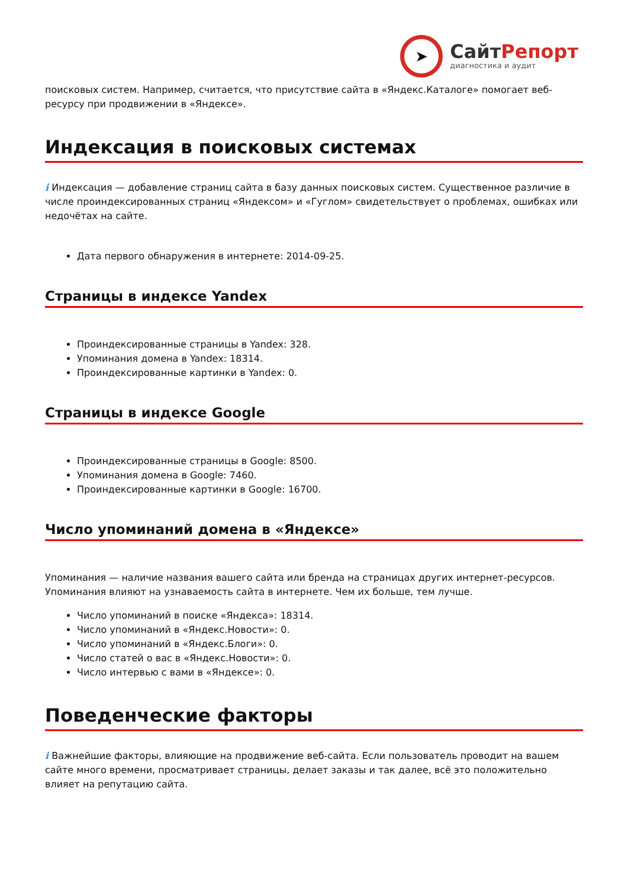➤
СайтРепорт
диагностика и аудит
поисковых систем. Например, считается, что присутствие сайта в «Яндекс.Каталоге» помогает веб-ресурсу при продвижении в «Яндексе».
Индексация в поисковых системах
i Индексация — добавление страниц сайта в базу данных поисковых систем. Существенное различие в числе проиндексированных страниц «Яндексом» и «Гуглом» свидетельствует о проблемах, ошибках или недочётах на сайте.
Дата первого обнаружения в интернете: 2014-09-25.
Страницы в индексе Yandex
Проиндексированные страницы в Yandex: 328.
Упоминания домена в Yandex: 18314.
Проиндексированные картинки в Yandex: 0.
Страницы в индексе Google
Проиндексированные страницы в Google: 8500.
Упоминания домена в Google: 7460.
Проиндексированные картинки в Google: 16700.
Число упоминаний домена в «Яндексе»
Упоминания — наличие названия вашего сайта или бренда на страницах других интернет-ресурсов. Упоминания влияют на узнаваемость сайта в интернете. Чем их больше, тем лучше.
Число упоминаний в поиске «Яндекса»: 18314.
Число упоминаний в «Яндекс.Новости»: 0.
Число упоминаний в «Яндекс.Блоги»: 0.
Число статей о вас в «Яндекс.Новости»: 0.
Число интервью с вами в «Яндексе»: 0.
Поведенческие факторы
i Важнейшие факторы, влияющие на продвижение веб-сайта. Если пользователь проводит на вашем сайте много времени, просматривает страницы, делает заказы и так далее, всё это положительно влияет на репутацию сайта.